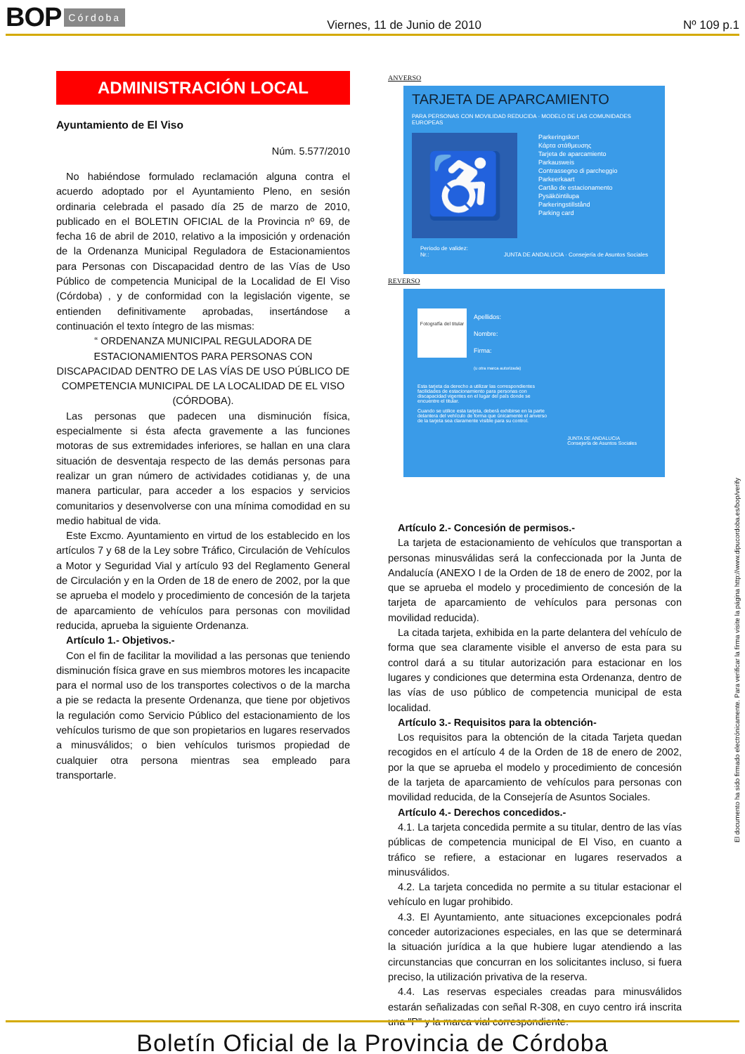BOP Córdoba
Viernes, 11 de Junio de 2010 Nº 109 p.1
ADMINISTRACIÓN LOCAL
Ayuntamiento de El Viso
Núm. 5.577/2010
No habiéndose formulado reclamación alguna contra el acuerdo adoptado por el Ayuntamiento Pleno, en sesión ordinaria celebrada el pasado día 25 de marzo de 2010, publicado en el BOLETIN OFICIAL de la Provincia nº 69, de fecha 16 de abril de 2010, relativo a la imposición y ordenación de la Ordenanza Municipal Reguladora de Estacionamientos para Personas con Discapacidad dentro de las Vías de Uso Público de competencia Municipal de la Localidad de El Viso (Córdoba) , y de conformidad con la legislación vigente, se entienden definitivamente aprobadas, insertándose a continuación el texto íntegro de las mismas:
“ ORDENANZA MUNICIPAL REGULADORA DE ESTACIONAMIENTOS PARA PERSONAS CON DISCAPACIDAD DENTRO DE LAS VÍAS DE USO PÚBLICO DE COMPETENCIA MUNICIPAL DE LA LOCALIDAD DE EL VISO (CÓRDOBA).
Las personas que padecen una disminución física, especialmente si ésta afecta gravemente a las funciones motoras de sus extremidades inferiores, se hallan en una clara situación de desventaja respecto de las demás personas para realizar un gran número de actividades cotidianas y, de una manera particular, para acceder a los espacios y servicios comunitarios y desenvolverse con una mínima comodidad en su medio habitual de vida.
Este Excmo. Ayuntamiento en virtud de los establecido en los artículos 7 y 68 de la Ley sobre Tráfico, Circulación de Vehículos a Motor y Seguridad Vial y artículo 93 del Reglamento General de Circulación y en la Orden de 18 de enero de 2002, por la que se aprueba el modelo y procedimiento de concesión de la tarjeta de aparcamiento de vehículos para personas con movilidad reducida, aprueba la siguiente Ordenanza.
Artículo 1.- Objetivos.-
Con el fin de facilitar la movilidad a las personas que teniendo disminución física grave en sus miembros motores les incapacite para el normal uso de los transportes colectivos o de la marcha a pie se redacta la presente Ordenanza, que tiene por objetivos la regulación como Servicio Público del estacionamiento de los vehículos turismo de que son propietarios en lugares reservados a minusválidos; o bien vehículos turismos propiedad de cualquier otra persona mientras sea empleado para transportarle.
ANVERSO
TARJETA DE APARCAMIENTO
PARA PERSONAS CON MOVILIDAD REDUCIDA · MODELO DE LAS COMUNIDADES EUROPEAS
♿
Parkeringskort
Κάρτα στάθμευσης
Tarjeta de aparcamiento
Parkausweis
Contrassegno di parcheggio
Parkeerkaart
Cartão de estacionamento
Pysäköintilupa
Parkeringstillstånd
Parking card
Periodo de validez:
Nr.: JUNTA DE ANDALUCIA · Consejería de Asuntos Sociales
REVERSO
Fotografía del titular
Apellidos:
Nombre:
Firma:
(u otra marca autorizada)
Esta tarjeta da derecho a utilizar las correspondientes facilidades de estacionamiento para personas con discapacidad vigentes en el lugar del país donde se encuentre el titular.
Cuando se utilice esta tarjeta, deberá exhibirse en la parte delantera del vehículo de forma que únicamente el anverso de la tarjeta sea claramente visible para su control.
JUNTA DE ANDALUCIA
Consejería de Asuntos Sociales
Artículo 2.- Concesión de permisos.-
La tarjeta de estacionamiento de vehículos que transportan a personas minusválidas será la confeccionada por la Junta de Andalucía (ANEXO I de la Orden de 18 de enero de 2002, por la que se aprueba el modelo y procedimiento de concesión de la tarjeta de aparcamiento de vehículos para personas con movilidad reducida).
La citada tarjeta, exhibida en la parte delantera del vehículo de forma que sea claramente visible el anverso de esta para su control dará a su titular autorización para estacionar en los lugares y condiciones que determina esta Ordenanza, dentro de las vías de uso público de competencia municipal de esta localidad.
Artículo 3.- Requisitos para la obtención-
Los requisitos para la obtención de la citada Tarjeta quedan recogidos en el artículo 4 de la Orden de 18 de enero de 2002, por la que se aprueba el modelo y procedimiento de concesión de la tarjeta de aparcamiento de vehículos para personas con movilidad reducida, de la Consejería de Asuntos Sociales.
Artículo 4.- Derechos concedidos.-
4.1. La tarjeta concedida permite a su titular, dentro de las vías públicas de competencia municipal de El Viso, en cuanto a tráfico se refiere, a estacionar en lugares reservados a minusválidos.
4.2. La tarjeta concedida no permite a su titular estacionar el vehículo en lugar prohibido.
4.3. El Ayuntamiento, ante situaciones excepcionales podrá conceder autorizaciones especiales, en las que se determinará la situación jurídica a la que hubiere lugar atendiendo a las circunstancias que concurran en los solicitantes incluso, si fuera preciso, la utilización privativa de la reserva.
4.4. Las reservas especiales creadas para minusválidos estarán señalizadas con señal R-308, en cuyo centro irá inscrita una "P" y la marca vial correspondiente.
El documento ha sido firmado electrónicamente. Para verificar la firma visite la página http://www.dipucordoba.es/bop/verify
Boletín Oficial de la Provincia de Córdoba